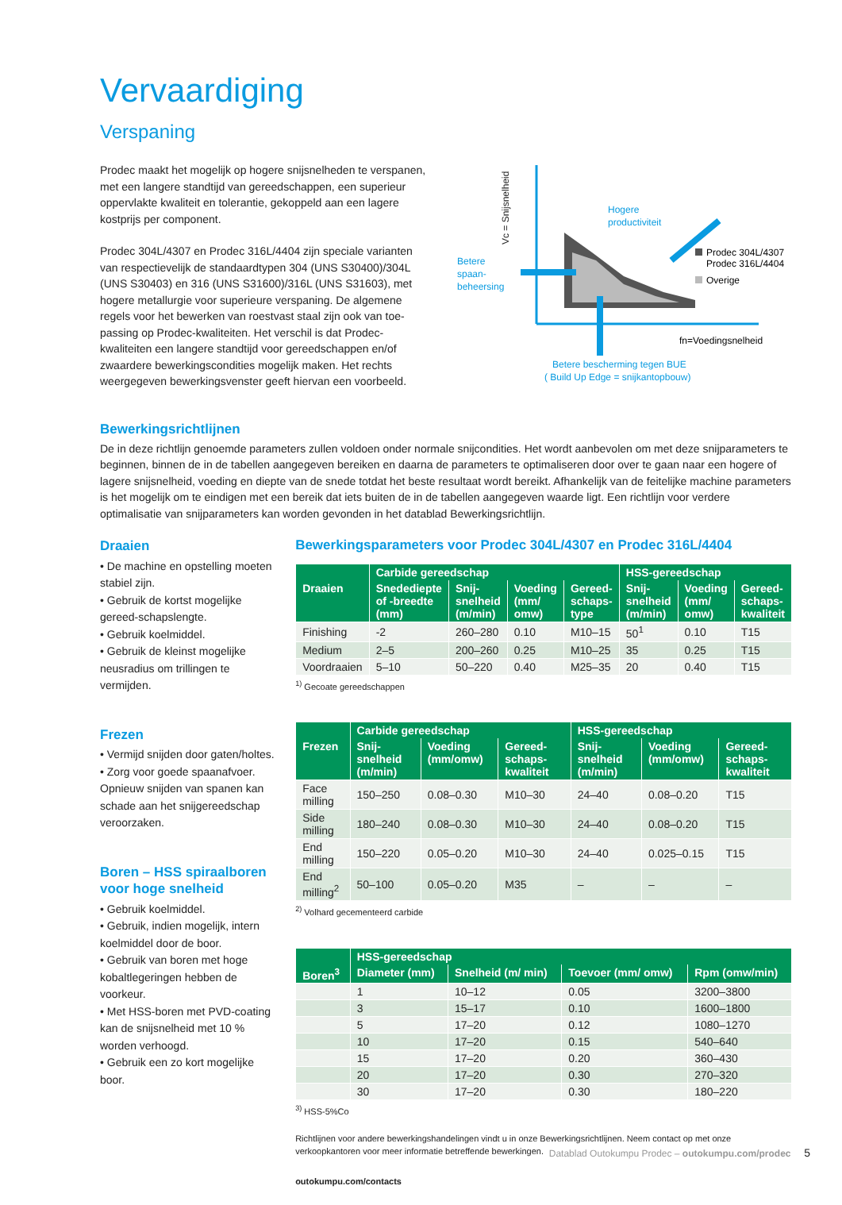Vervaardiging
Verspaning
Prodec maakt het mogelijk op hogere snijsnelheden te verspanen, met een langere standtijd van gereedschappen, een superieur oppervlakte kwaliteit en tolerantie, gekoppeld aan een lagere kostprijs per component.
Prodec 304L/4307 en Prodec 316L/4404 zijn speciale varianten van respectievelijk de standaardtypen 304 (UNS S30400)/304L (UNS S30403) en 316 (UNS S31600)/316L (UNS S31603), met hogere metallurgie voor superieure verspaning. De algemene regels voor het bewerken van roestvast staal zijn ook van toe-passing op Prodec-kwaliteiten. Het verschil is dat Prodec-kwaliteiten een langere standtijd voor gereedschappen en/of zwaardere bewerkingscondities mogelijk maken. Het rechts weergegeven bewerkingsvenster geeft hiervan een voorbeeld.
Vc = Snijsnelheid
Hogere
productiviteit
Betere
spaan-
beheersing
Prodec 304L/4307
Prodec 316L/4404
Overige
fn=Voedingsnelheid
Betere bescherming tegen BUE
( Build Up Edge = snijkantopbouw)
Bewerkingsrichtlijnen
De in deze richtlijn genoemde parameters zullen voldoen onder normale snijcondities. Het wordt aanbevolen om met deze snijparameters te beginnen, binnen de in de tabellen aangegeven bereiken en daarna de parameters te optimaliseren door over te gaan naar een hogere of lagere snijsnelheid, voeding en diepte van de snede totdat het beste resultaat wordt bereikt. Afhankelijk van de feitelijke machine parameters is het mogelijk om te eindigen met een bereik dat iets buiten de in de tabellen aangegeven waarde ligt. Een richtlijn voor verdere optimalisatie van snijparameters kan worden gevonden in het datablad Bewerkingsrichtlijn.
Draaien
• De machine en opstelling moeten stabiel zijn.
• Gebruik de kortst mogelijke gereed-schapslengte.
• Gebruik koelmiddel.
• Gebruik de kleinst mogelijke neusradius om trillingen te vermijden.
Frezen
• Vermijd snijden door gaten/holtes.
• Zorg voor goede spaanafvoer. Opnieuw snijden van spanen kan schade aan het snijgereedschap veroorzaken.
Boren – HSS spiraalboren voor hoge snelheid
• Gebruik koelmiddel.
• Gebruik, indien mogelijk, intern koelmiddel door de boor.
• Gebruik van boren met hoge kobaltlegeringen hebben de voorkeur.
• Met HSS-boren met PVD-coating kan de snijsnelheid met 10 % worden verhoogd.
• Gebruik een zo kort mogelijke boor.
Bewerkingsparameters voor Prodec 304L/4307 en Prodec 316L/4404
| | Carbide gereedschap | | | | HSS-gereedschap | | |
| --- | --- | --- | --- | --- | --- | --- | --- |
| Draaien | Snedediepte of -breedte (mm) | Snij-snelheid (m/min) | Voeding (mm/ omw) | Gereed-schaps-type | Snij-snelheid (m/min) | Voeding (mm/ omw) | Gereed-schaps-kwaliteit |
| Finishing | -2 | 260–280 | 0.10 | M10–15 | 50<sup>1</sup> | 0.10 | T15 |
| Medium | 2–5 | 200–260 | 0.25 | M10–25 | 35 | 0.25 | T15 |
| Voordraaien | 5–10 | 50–220 | 0.40 | M25–35 | 20 | 0.40 | T15 |
<sup>1)</sup> Gecoate gereedschappen
| | Carbide gereedschap | | | HSS-gereedschap | | |
| --- | --- | --- | --- | --- | --- | --- |
| Frezen | Snij-snelheid (m/min) | Voeding (mm/omw) | Gereed-schaps-kwaliteit | Snij-snelheid (m/min) | Voeding (mm/omw) | Gereed-schaps-kwaliteit |
| Face milling | 150–250 | 0.08–0.30 | M10–30 | 24–40 | 0.08–0.20 | T15 |
| Side milling | 180–240 | 0.08–0.30 | M10–30 | 24–40 | 0.08–0.20 | T15 |
| End milling | 150–220 | 0.05–0.20 | M10–30 | 24–40 | 0.025–0.15 | T15 |
| End milling<sup>2</sup> | 50–100 | 0.05–0.20 | M35 | – | – | – |
<sup>2)</sup> Volhard gecementeerd carbide
| | HSS-gereedschap | | | |
| --- | --- | --- | --- | --- |
| Boren<sup>3</sup> | Diameter (mm) | Snelheid (m/ min) | Toevoer (mm/ omw) | Rpm (omw/min) |
| | 1 | 10–12 | 0.05 | 3200–3800 |
| | 3 | 15–17 | 0.10 | 1600–1800 |
| | 5 | 17–20 | 0.12 | 1080–1270 |
| | 10 | 17–20 | 0.15 | 540–640 |
| | 15 | 17–20 | 0.20 | 360–430 |
| | 20 | 17–20 | 0.30 | 270–320 |
| | 30 | 17–20 | 0.30 | 180–220 |
<sup>3)</sup> HSS-5%Co
Richtlijnen voor andere bewerkingshandelingen vindt u in onze Bewerkingsrichtlijnen. Neem contact op met onze verkoopkantoren voor meer informatie betreffende bewerkingen.
outokumpu.com/contacts
Datablad Outokumpu Prodec – outokumpu.com/prodec 5